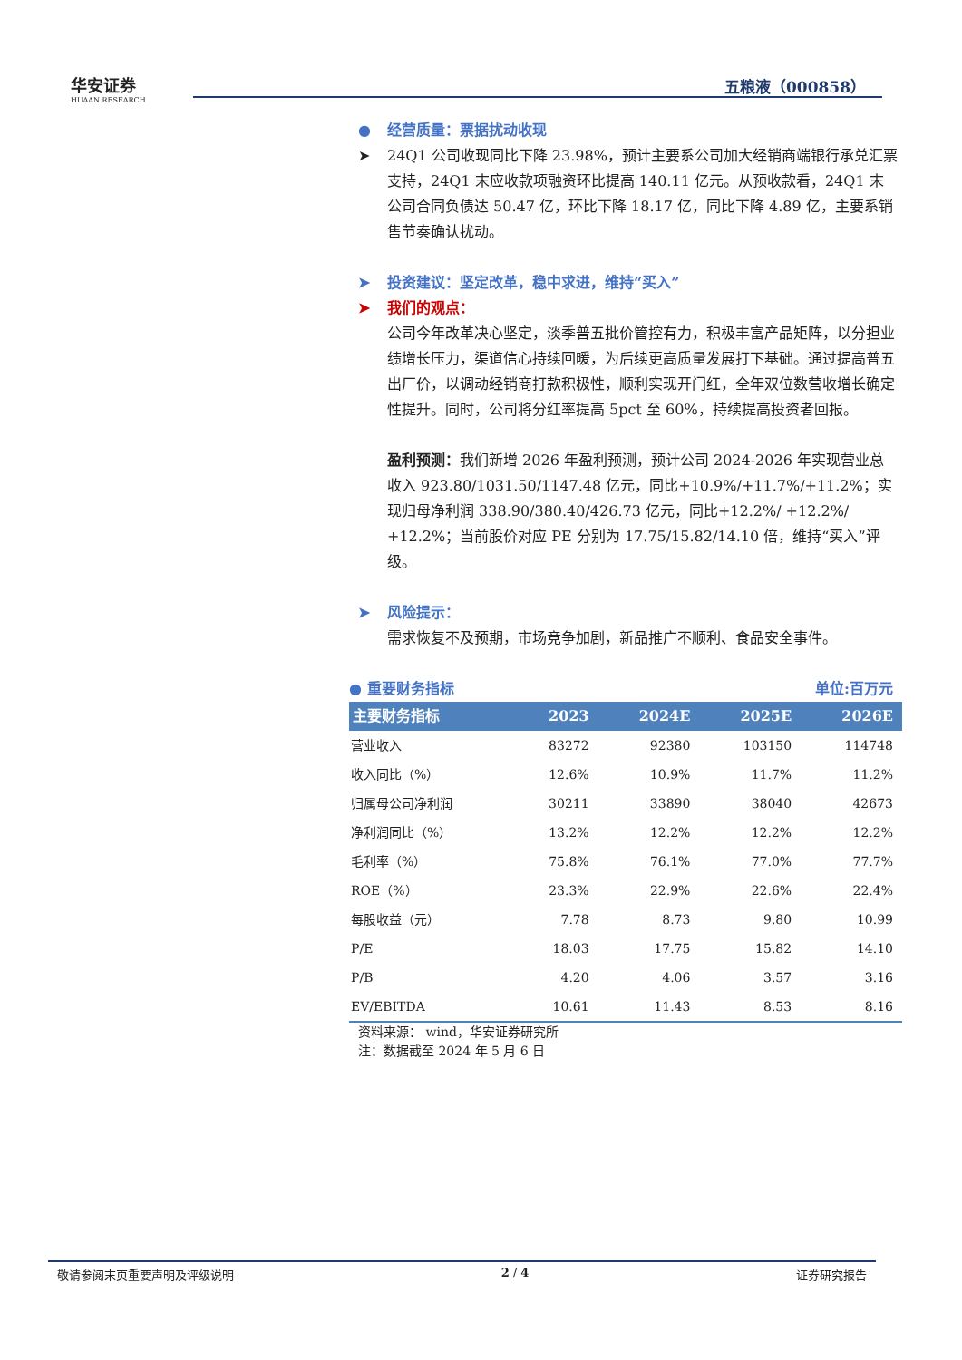华安证券
HUAAN RESEARCH
五粮液（000858）
● 经营质量：票据扰动收现
➤ 24Q1 公司收现同比下降 23.98%，预计主要系公司加大经销商端银行承兑汇票支持，24Q1 末应收款项融资环比提高 140.11 亿元。从预收款看，24Q1 末公司合同负债达 50.47 亿，环比下降 18.17 亿，同比下降 4.89 亿，主要系销售节奏确认扰动。
➤ 投资建议：坚定改革，稳中求进，维持“买入”
➤ 我们的观点：
公司今年改革决心坚定，淡季普五批价管控有力，积极丰富产品矩阵，以分担业绩增长压力，渠道信心持续回暖，为后续更高质量发展打下基础。通过提高普五出厂价，以调动经销商打款积极性，顺利实现开门红，全年双位数营收增长确定性提升。同时，公司将分红率提高 5pct 至 60%，持续提高投资者回报。
盈利预测：我们新增 2026 年盈利预测，预计公司 2024-2026 年实现营业总收入 923.80/1031.50/1147.48 亿元，同比+10.9%/+11.7%/+11.2%；实现归母净利润 338.90/380.40/426.73 亿元，同比+12.2%/ +12.2%/ +12.2%；当前股价对应 PE 分别为 17.75/15.82/14.10 倍，维持“买入”评级。
➤ 风险提示：
需求恢复不及预期，市场竞争加剧，新品推广不顺利、食品安全事件。
● 重要财务指标 单位:百万元
| 主要财务指标 | 2023 | 2024E | 2025E | 2026E |
| --- | --- | --- | --- | --- |
| 营业收入 | 83272 | 92380 | 103150 | 114748 |
| 收入同比（%） | 12.6% | 10.9% | 11.7% | 11.2% |
| 归属母公司净利润 | 30211 | 33890 | 38040 | 42673 |
| 净利润同比（%） | 13.2% | 12.2% | 12.2% | 12.2% |
| 毛利率（%） | 75.8% | 76.1% | 77.0% | 77.7% |
| ROE（%） | 23.3% | 22.9% | 22.6% | 22.4% |
| 每股收益（元） | 7.78 | 8.73 | 9.80 | 10.99 |
| P/E | 18.03 | 17.75 | 15.82 | 14.10 |
| P/B | 4.20 | 4.06 | 3.57 | 3.16 |
| EV/EBITDA | 10.61 | 11.43 | 8.53 | 8.16 |
资料来源： wind，华安证券研究所
注：数据截至 2024 年 5 月 6 日
敬请参阅末页重要声明及评级说明 2 / 4 证券研究报告